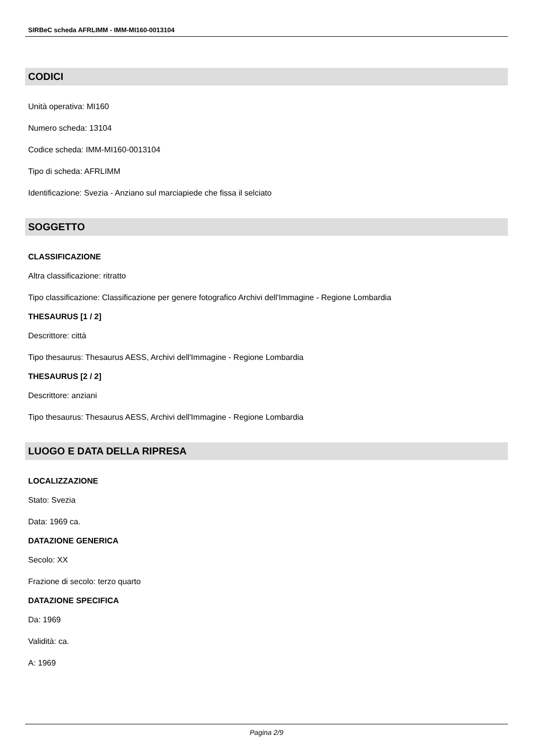SIRBeC scheda AFRLIMM - IMM-MI160-0013104
CODICI
Unità operativa: MI160
Numero scheda: 13104
Codice scheda: IMM-MI160-0013104
Tipo di scheda: AFRLIMM
Identificazione: Svezia - Anziano sul marciapiede che fissa il selciato
SOGGETTO
CLASSIFICAZIONE
Altra classificazione: ritratto
Tipo classificazione: Classificazione per genere fotografico Archivi dell'Immagine - Regione Lombardia
THESAURUS [1 / 2]
Descrittore: città
Tipo thesaurus: Thesaurus AESS, Archivi dell'Immagine - Regione Lombardia
THESAURUS [2 / 2]
Descrittore: anziani
Tipo thesaurus: Thesaurus AESS, Archivi dell'Immagine - Regione Lombardia
LUOGO E DATA DELLA RIPRESA
LOCALIZZAZIONE
Stato: Svezia
Data: 1969 ca.
DATAZIONE GENERICA
Secolo: XX
Frazione di secolo: terzo quarto
DATAZIONE SPECIFICA
Da: 1969
Validità: ca.
A: 1969
Pagina 2/9